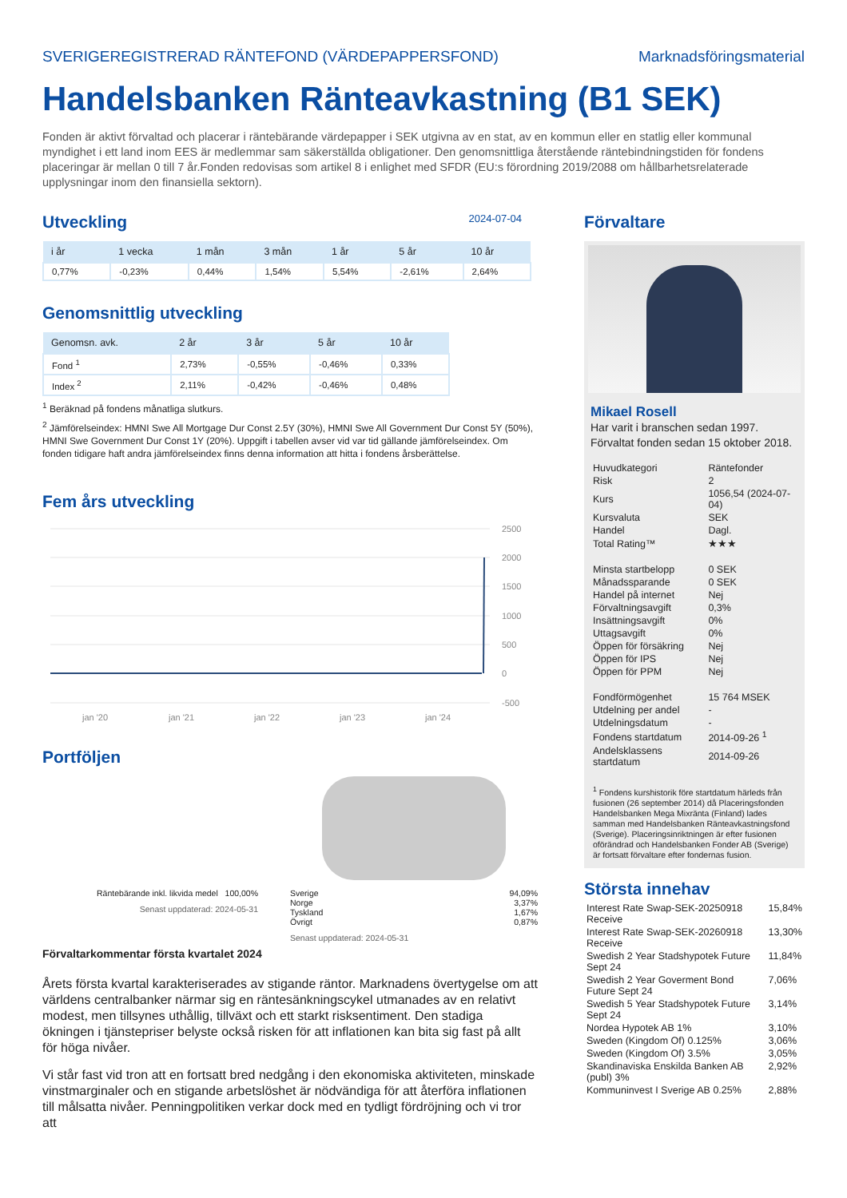SVERIGEREGISTRERAD RÄNTEFOND (VÄRDEPAPPERSFOND) Marknadsföringsmaterial
Handelsbanken Ränteavkastning (B1 SEK)
Fonden är aktivt förvaltad och placerar i räntebärande värdepapper i SEK utgivna av en stat, av en kommun eller en statlig eller kommunal myndighet i ett land inom EES är medlemmar sam säkerställda obligationer. Den genomsnittliga återstående räntebindningstiden för fondens placeringar är mellan 0 till 7 år.Fonden redovisas som artikel 8 i enlighet med SFDR (EU:s förordning 2019/2088 om hållbarhetsrelaterade upplysningar inom den finansiella sektorn).
Utveckling
2024-07-04
| i år | 1 vecka | 1 mån | 3 mån | 1 år | 5 år | 10 år |
| --- | --- | --- | --- | --- | --- | --- |
| 0,77% | -0,23% | 0,44% | 1,54% | 5,54% | -2,61% | 2,64% |
Genomsnittlig utveckling
| Genomsn. avk. | 2 år | 3 år | 5 år | 10 år |
| --- | --- | --- | --- | --- |
| Fond <sup>1</sup> | 2,73% | -0,55% | -0,46% | 0,33% |
| Index <sup>2</sup> | 2,11% | -0,42% | -0,46% | 0,48% |
<sup>1</sup> Beräknad på fondens månatliga slutkurs.
<sup>2</sup> Jämförelseindex: HMNI Swe All Mortgage Dur Const 2.5Y (30%), HMNI Swe All Government Dur Const 5Y (50%), HMNI Swe Government Dur Const 1Y (20%). Uppgift i tabellen avser vid var tid gällande jämförelseindex. Om fonden tidigare haft andra jämförelseindex finns denna information att hitta i fondens årsberättelse.
Fem års utveckling
2500
2000
1500
1000
500
0
-500
jan '20
jan '21
jan '22
jan '23
jan '24
Portföljen
Räntebärande inkl. likvida medel 100,00%
Senast uppdaterad: 2024-05-31
Sverige 94,09%
Norge 3,37%
Tyskland 1,67%
Övrigt 0,87%
Senast uppdaterad: 2024-05-31
Förvaltarkommentar första kvartalet 2024
Årets första kvartal karakteriserades av stigande räntor. Marknadens övertygelse om att världens centralbanker närmar sig en räntesänkningscykel utmanades av en relativt modest, men tillsynes uthållig, tillväxt och ett starkt risksentiment. Den stadiga ökningen i tjänstepriser belyste också risken för att inflationen kan bita sig fast på allt för höga nivåer.
Vi står fast vid tron att en fortsatt bred nedgång i den ekonomiska aktiviteten, minskade vinstmarginaler och en stigande arbetslöshet är nödvändiga för att återföra inflationen till målsatta nivåer. Penningpolitiken verkar dock med en tydligt fördröjning och vi tror att
Förvaltare
Mikael Rosell
Har varit i branschen sedan 1997.
Förvaltat fonden sedan 15 oktober 2018.
| Huvudkategori | Räntefonder |
| Risk | 2 |
| Kurs | 1056,54 (2024-07-04) |
| Kursvaluta | SEK |
| Handel | Dagl. |
| Total Rating™ | ★★★ |
| Minsta startbelopp | 0 SEK |
| Månadssparande | 0 SEK |
| Handel på internet | Nej |
| Förvaltningsavgift | 0,3% |
| Insättningsavgift | 0% |
| Uttagsavgift | 0% |
| Öppen för försäkring | Nej |
| Öppen för IPS | Nej |
| Öppen för PPM | Nej |
| Fondförmögenhet | 15 764 MSEK |
| Utdelning per andel | - |
| Utdelningsdatum | - |
| Fondens startdatum | 2014-09-26 <sup>1</sup> |
| Andelsklassens startdatum | 2014-09-26 |
<sup>1</sup> Fondens kurshistorik före startdatum härleds från fusionen (26 september 2014) då Placeringsfonden Handelsbanken Mega Mixränta (Finland) lades samman med Handelsbanken Ränteavkastningsfond (Sverige). Placeringsinriktningen är efter fusionen oförändrad och Handelsbanken Fonder AB (Sverige) är fortsatt förvaltare efter fondernas fusion.
Största innehav
| Interest Rate Swap-SEK-20250918 Receive | 15,84% |
| Interest Rate Swap-SEK-20260918 Receive | 13,30% |
| Swedish 2 Year Stadshypotek Future Sept 24 | 11,84% |
| Swedish 2 Year Goverment Bond Future Sept 24 | 7,06% |
| Swedish 5 Year Stadshypotek Future Sept 24 | 3,14% |
| Nordea Hypotek AB 1% | 3,10% |
| Sweden (Kingdom Of) 0.125% | 3,06% |
| Sweden (Kingdom Of) 3.5% | 3,05% |
| Skandinaviska Enskilda Banken AB (publ) 3% | 2,92% |
| Kommuninvest I Sverige AB 0.25% | 2,88% |